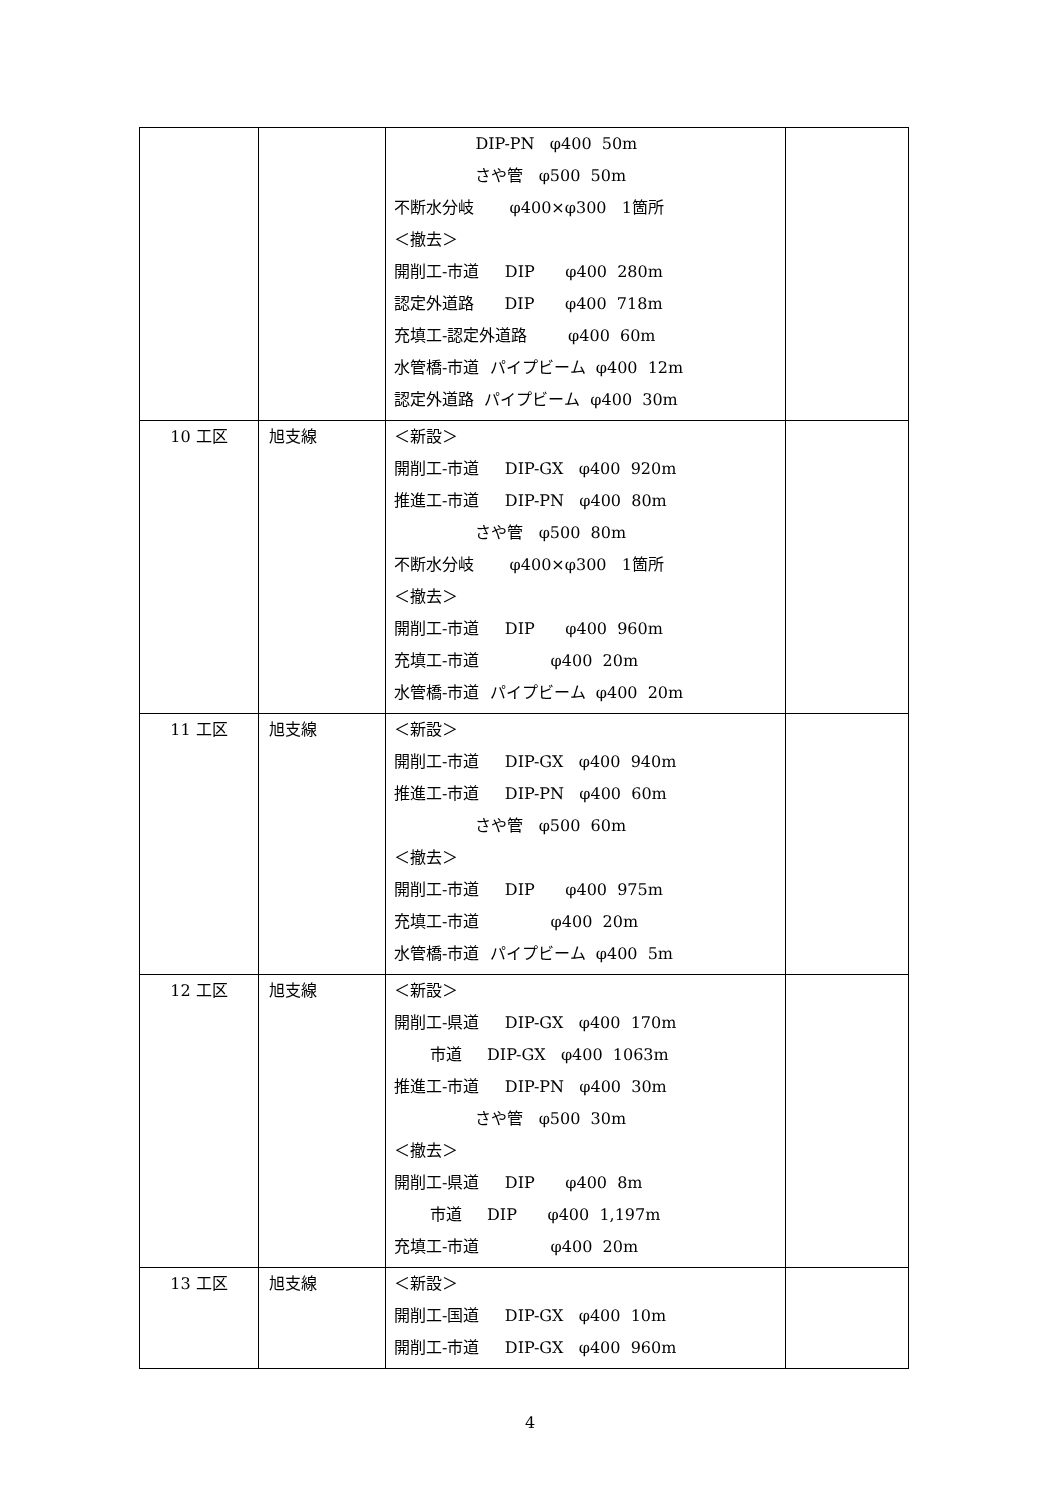| | | DIP-PN φ400 50m さや管 φ500 50m 不断水分岐 φ400×φ300 1箇所 ＜撤去＞ 開削工-市道 DIP φ400 280m 認定外道路 DIP φ400 718m 充填工-認定外道路 φ400 60m 水管橋-市道 パイプビーム φ400 12m 認定外道路 パイプビーム φ400 30m | |
| 10 工区 | 旭支線 | ＜新設＞ 開削工-市道 DIP-GX φ400 920m 推進工-市道 DIP-PN φ400 80m さや管 φ500 80m 不断水分岐 φ400×φ300 1箇所 ＜撤去＞ 開削工-市道 DIP φ400 960m 充填工-市道 φ400 20m 水管橋-市道 パイプビーム φ400 20m | |
| 11 工区 | 旭支線 | ＜新設＞ 開削工-市道 DIP-GX φ400 940m 推進工-市道 DIP-PN φ400 60m さや管 φ500 60m ＜撤去＞ 開削工-市道 DIP φ400 975m 充填工-市道 φ400 20m 水管橋-市道 パイプビーム φ400 5m | |
| 12 工区 | 旭支線 | ＜新設＞ 開削工-県道 DIP-GX φ400 170m 市道 DIP-GX φ400 1063m 推進工-市道 DIP-PN φ400 30m さや管 φ500 30m ＜撤去＞ 開削工-県道 DIP φ400 8m 市道 DIP φ400 1,197m 充填工-市道 φ400 20m | |
| 13 工区 | 旭支線 | ＜新設＞ 開削工-国道 DIP-GX φ400 10m 開削工-市道 DIP-GX φ400 960m | |
4